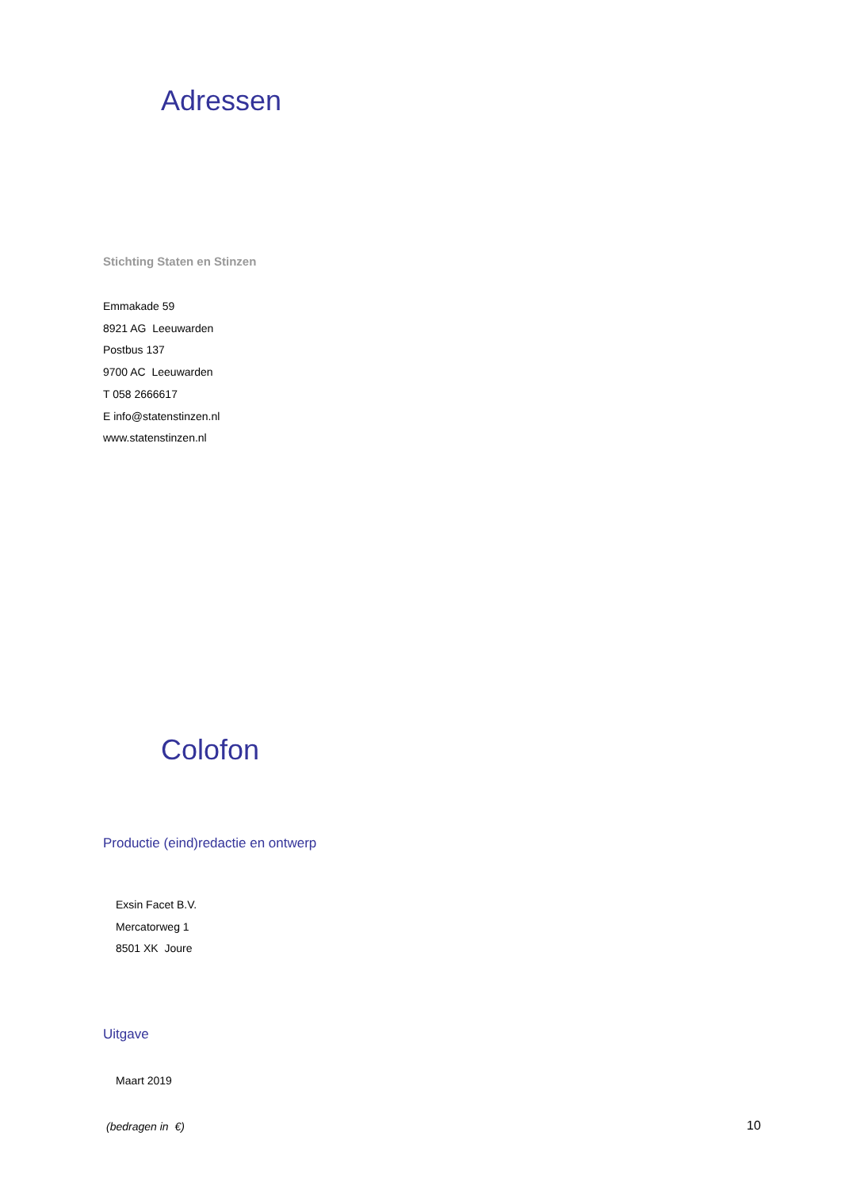Adressen
Stichting Staten en Stinzen
Emmakade 59
8921 AG Leeuwarden
Postbus 137
9700 AC Leeuwarden
T 058 2666617
E info@statenstinzen.nl
www.statenstinzen.nl
Colofon
Productie (eind)redactie en ontwerp
Exsin Facet B.V.
Mercatorweg 1
8501 XK Joure
Uitgave
Maart 2019
(bedragen in €) 10